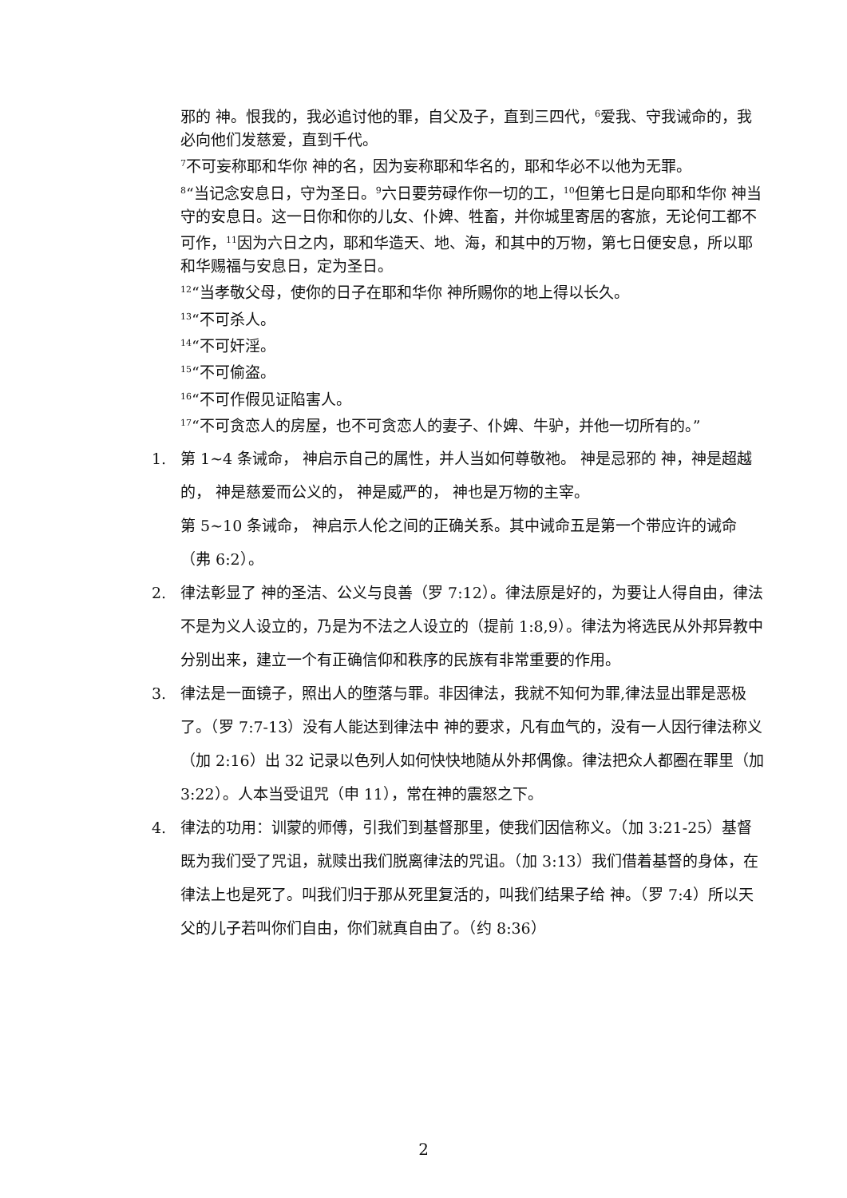邪的 神。恨我的，我必追讨他的罪，自父及子，直到三四代，<sup>6</sup>爱我、守我诫命的，我必向他们发慈爱，直到千代。
<sup>7</sup> 不可妄称耶和华你 神的名，因为妄称耶和华名的，耶和华必不以他为无罪。
<sup>8</sup> “当记念安息日，守为圣日。<sup>9</sup>六日要劳碌作你一切的工，<sup>10</sup>但第七日是向耶和华你 神当守的安息日。这一日你和你的儿女、仆婢、牲畜，并你城里寄居的客旅，无论何工都不可作，<sup>11</sup>因为六日之内，耶和华造天、地、海，和其中的万物，第七日便安息，所以耶和华赐福与安息日，定为圣日。
<sup>12</sup> “当孝敬父母，使你的日子在耶和华你 神所赐你的地上得以长久。
<sup>13</sup> “不可杀人。
<sup>14</sup> “不可奸淫。
<sup>15</sup> “不可偷盗。
<sup>16</sup> “不可作假见证陷害人。
<sup>17</sup> “不可贪恋人的房屋，也不可贪恋人的妻子、仆婢、牛驴，并他一切所有的。”
1. 第 1~4 条诫命， 神启示自己的属性，并人当如何尊敬祂。 神是忌邪的 神，神是超越的， 神是慈爱而公义的， 神是威严的， 神也是万物的主宰。
第 5~10 条诫命， 神启示人伦之间的正确关系。其中诫命五是第一个带应许的诫命（弗 6:2）。
2. 律法彰显了 神的圣洁、公义与良善（罗 7:12）。律法原是好的，为要让人得自由，律法不是为义人设立的，乃是为不法之人设立的（提前 1:8,9）。律法为将选民从外邦异教中分别出来，建立一个有正确信仰和秩序的民族有非常重要的作用。
3. 律法是一面镜子，照出人的堕落与罪。非因律法，我就不知何为罪,律法显出罪是恶极了。（罗 7:7-13）没有人能达到律法中 神的要求，凡有血气的，没有一人因行律法称义（加 2:16）出 32 记录以色列人如何快快地随从外邦偶像。律法把众人都圈在罪里（加 3:22）。人本当受诅咒（申 11），常在神的震怒之下。
4. 律法的功用：训蒙的师傅，引我们到基督那里，使我们因信称义。（加 3:21-25）基督既为我们受了咒诅，就赎出我们脱离律法的咒诅。（加 3:13）我们借着基督的身体，在律法上也是死了。叫我们归于那从死里复活的，叫我们结果子给 神。（罗 7:4）所以天父的儿子若叫你们自由，你们就真自由了。（约 8:36）
2